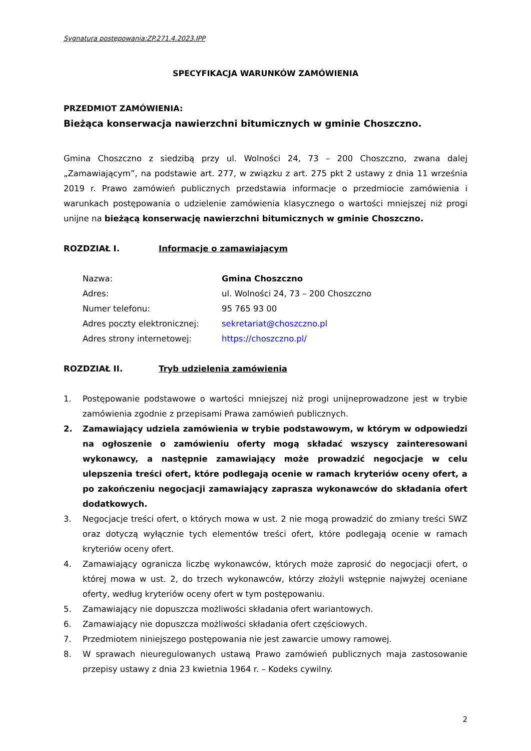Sygnatura postępowania:ZP.271.4.2023.IPP
SPECYFIKACJA WARUNKÓW ZAMÓWIENIA
PRZEDMIOT ZAMÓWIENIA:
Bieżąca konserwacja nawierzchni bitumicznych w gminie Choszczno.
Gmina Choszczno z siedzibą przy ul. Wolności 24, 73 – 200 Choszczno, zwana dalej „Zamawiającym”, na podstawie art. 277, w związku z art. 275 pkt 2 ustawy z dnia 11 września 2019 r. Prawo zamówień publicznych przedstawia informacje o przedmiocie zamówienia i warunkach postępowania o udzielenie zamówienia klasycznego o wartości mniejszej niż progi unijne na bieżącą konserwację nawierzchni bitumicznych w gminie Choszczno.
ROZDZIAŁ I. Informacje o zamawiającym
| Nazwa: | Gmina Choszczno |
| Adres: | ul. Wolności 24, 73 – 200 Choszczno |
| Numer telefonu: | 95 765 93 00 |
| Adres poczty elektronicznej: | sekretariat@choszczno.pl |
| Adres strony internetowej: | https://choszczno.pl/ |
ROZDZIAŁ II. Tryb udzielenia zamówienia
1. Postępowanie podstawowe o wartości mniejszej niż progi unijneprowadzone jest w trybie zamówienia zgodnie z przepisami Prawa zamówień publicznych.
2. Zamawiający udziela zamówienia w trybie podstawowym, w którym w odpowiedzi na ogłoszenie o zamówieniu oferty mogą składać wszyscy zainteresowani wykonawcy, a następnie zamawiający może prowadzić negocjacje w celu ulepszenia treści ofert, które podlegają ocenie w ramach kryteriów oceny ofert, a po zakończeniu negocjacji zamawiający zaprasza wykonawców do składania ofert dodatkowych.
3. Negocjacje treści ofert, o których mowa w ust. 2 nie mogą prowadzić do zmiany treści SWZ oraz dotyczą wyłącznie tych elementów treści ofert, które podlegają ocenie w ramach kryteriów oceny ofert.
4. Zamawiający ogranicza liczbę wykonawców, których może zaprosić do negocjacji ofert, o której mowa w ust. 2, do trzech wykonawców, którzy złożyli wstępnie najwyżej oceniane oferty, według kryteriów oceny ofert w tym postępowaniu.
5. Zamawiający nie dopuszcza możliwości składania ofert wariantowych.
6. Zamawiający nie dopuszcza możliwości składania ofert częściowych.
7. Przedmiotem niniejszego postępowania nie jest zawarcie umowy ramowej.
8. W sprawach nieuregulowanych ustawą Prawo zamówień publicznych maja zastosowanie przepisy ustawy z dnia 23 kwietnia 1964 r. – Kodeks cywilny.
2